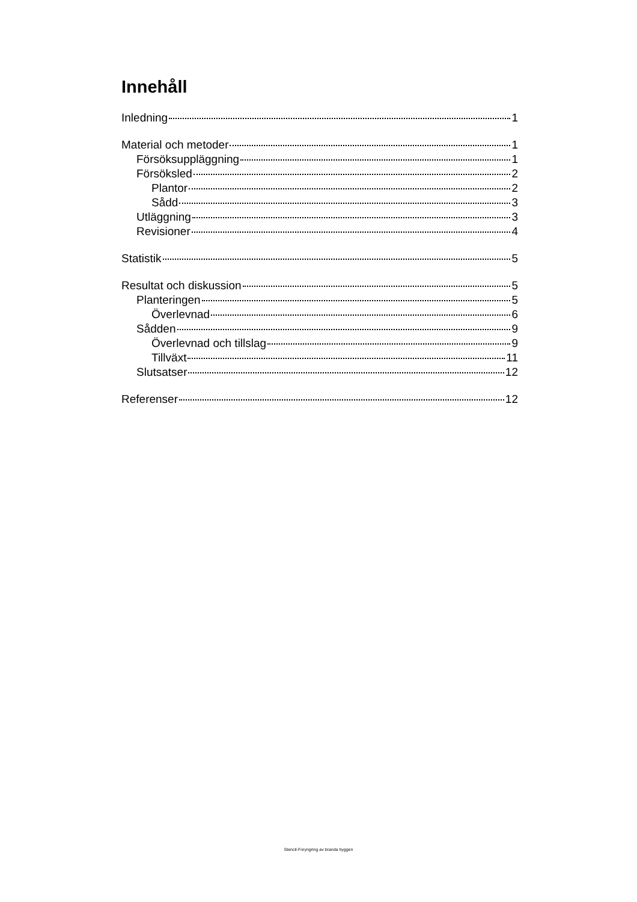Innehåll
Inledning 1
Material och metoder 1
Försöksuppläggning 1
Försöksled 2
Plantor 2
Sådd 3
Utläggning 3
Revisioner 4
Statistik 5
Resultat och diskussion 5
Planteringen 5
Överlevnad 6
Sådden 9
Överlevnad och tillslag 9
Tillväxt 11
Slutsatser 12
Referenser 12
Stencil-Foryngring av branda hyggen